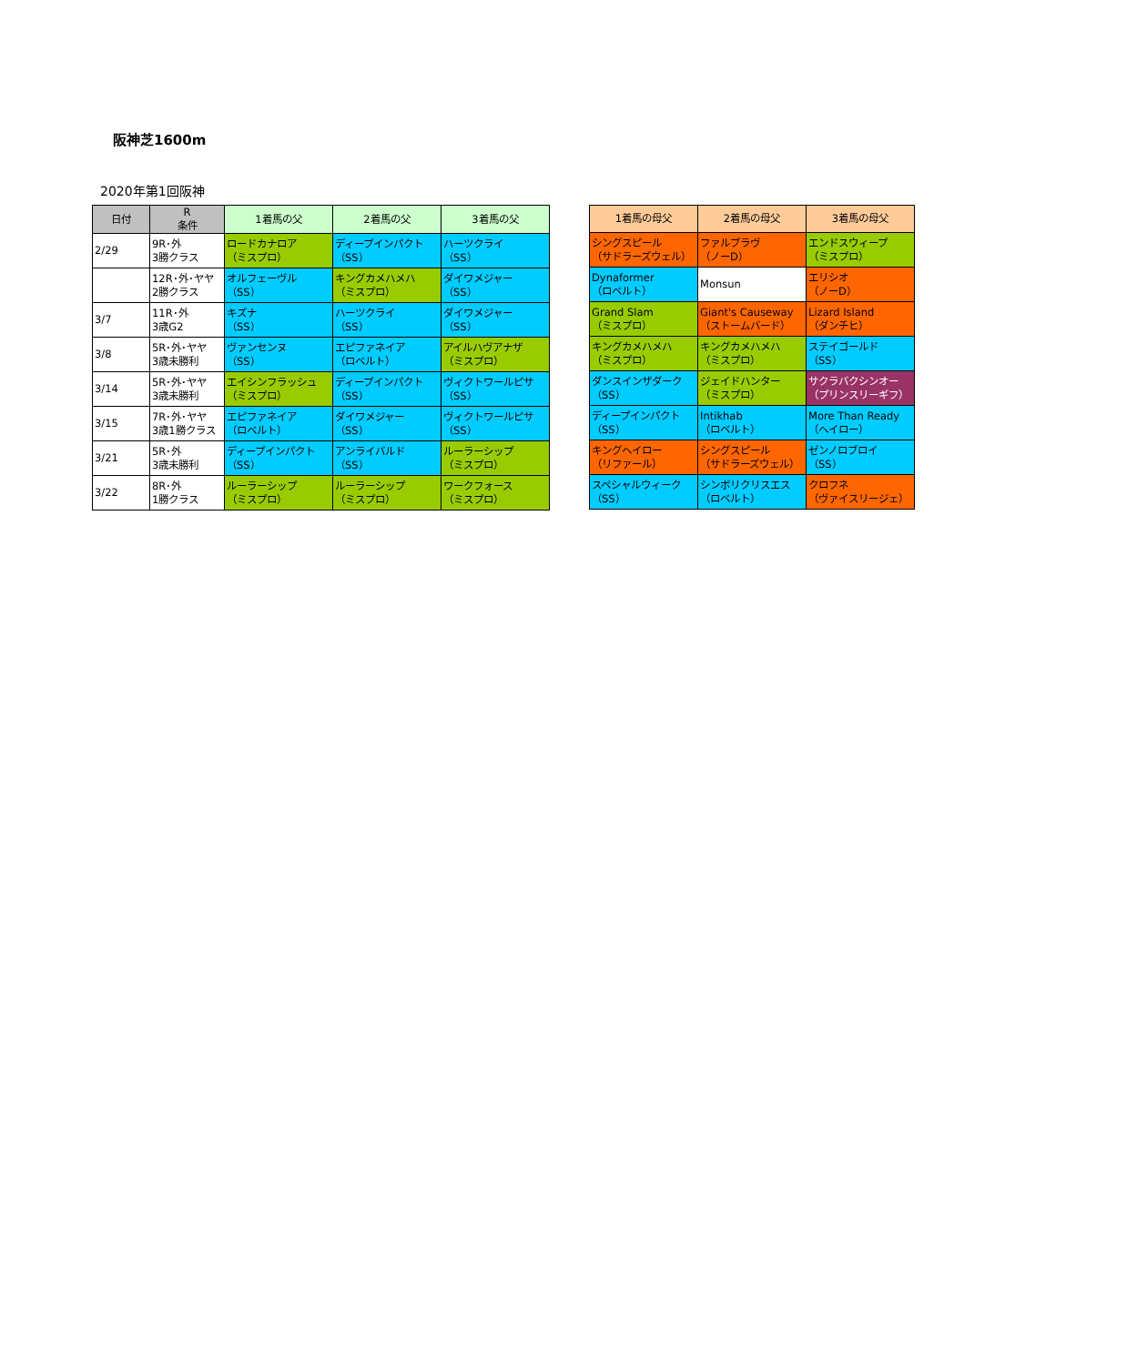阪神芝1600m
2020年第1回阪神
| 日付 | R 条件 | 1着馬の父 | 2着馬の父 | 3着馬の父 |
| --- | --- | --- | --- | --- |
| 2/29 | 9R･外 3勝クラス | ロードカナロア （ミスプロ） | ディープインパクト （SS） | ハーツクライ （SS） |
| | 12R･外･ヤヤ 2勝クラス | オルフェーヴル （SS） | キングカメハメハ （ミスプロ） | ダイワメジャー （SS） |
| 3/7 | 11R･外 3歳G2 | キズナ （SS） | ハーツクライ （SS） | ダイワメジャー （SS） |
| 3/8 | 5R･外･ヤヤ 3歳未勝利 | ヴァンセンヌ （SS） | エピファネイア （ロベルト） | アイルハヴアナザ （ミスプロ） |
| 3/14 | 5R･外･ヤヤ 3歳未勝利 | エイシンフラッシュ （ミスプロ） | ディープインパクト （SS） | ヴィクトワールピサ （SS） |
| 3/15 | 7R･外･ヤヤ 3歳1勝クラス | エピファネイア （ロベルト） | ダイワメジャー （SS） | ヴィクトワールピサ （SS） |
| 3/21 | 5R･外 3歳未勝利 | ディープインパクト （SS） | アンライバルド （SS） | ルーラーシップ （ミスプロ） |
| 3/22 | 8R･外 1勝クラス | ルーラーシップ （ミスプロ） | ルーラーシップ （ミスプロ） | ワークフォース （ミスプロ） |
| 1着馬の母父 | 2着馬の母父 | 3着馬の母父 |
| --- | --- | --- |
| シングスピール （サドラーズウェル） | ファルブラヴ （ノーD） | エンドスウィープ （ミスプロ） |
| Dynaformer （ロベルト） | Monsun | エリシオ （ノーD） |
| Grand Slam （ミスプロ） | Giant's Causeway （ストームバード） | Lizard Island （ダンチヒ） |
| キングカメハメハ （ミスプロ） | キングカメハメハ （ミスプロ） | ステイゴールド （SS） |
| ダンスインザダーク （SS） | ジェイドハンター （ミスプロ） | サクラバクシンオー （プリンスリーギフ） |
| ディープインパクト （SS） | Intikhab （ロベルト） | More Than Ready （ヘイロー） |
| キングヘイロー （リファール） | シングスピール （サドラーズウェル） | ゼンノロブロイ （SS） |
| スペシャルウィーク （SS） | シンボリクリスエス （ロベルト） | クロフネ （ヴァイスリージェ） |